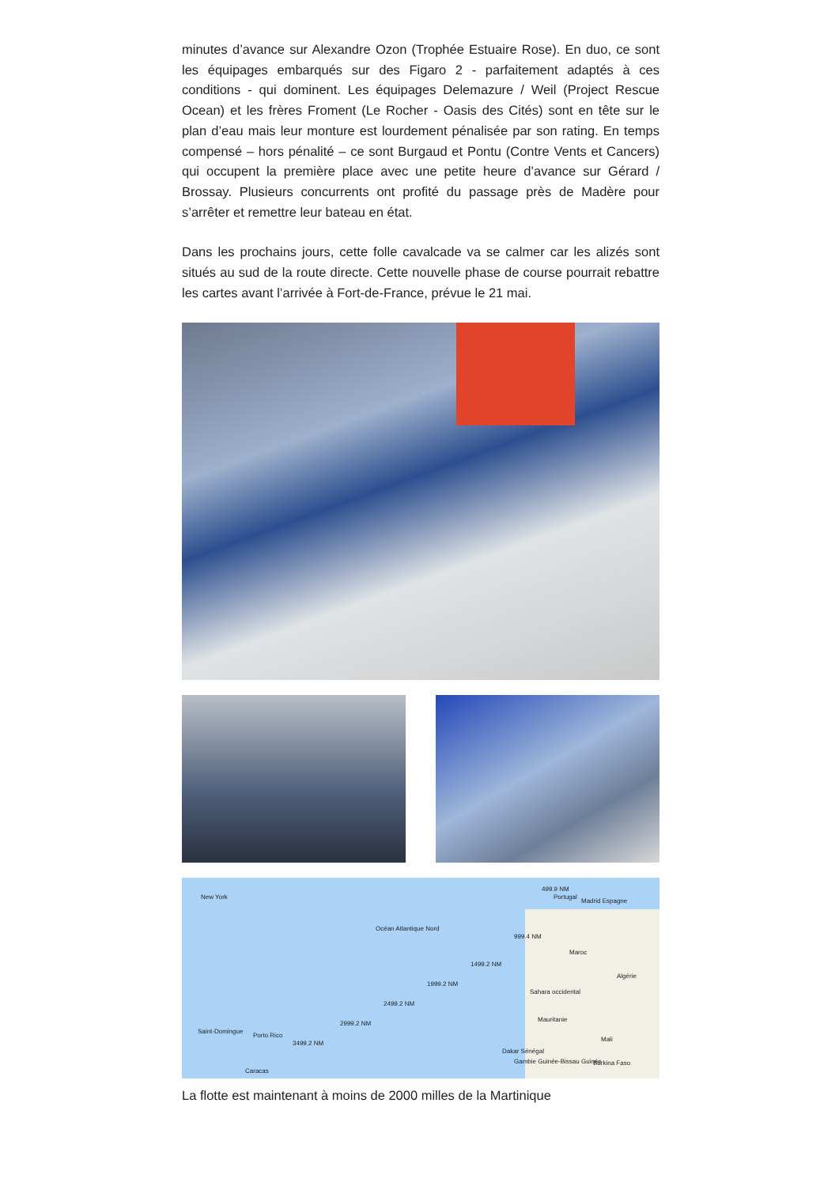minutes d’avance sur Alexandre Ozon (Trophée Estuaire Rose). En duo, ce sont les équipages embarqués sur des Figaro 2 - parfaitement adaptés à ces conditions - qui dominent. Les équipages Delemazure / Weil (Project Rescue Ocean) et les frères Froment (Le Rocher - Oasis des Cités) sont en tête sur le plan d’eau mais leur monture est lourdement pénalisée par son rating. En temps compensé – hors pénalité – ce sont Burgaud et Pontu (Contre Vents et Cancers) qui occupent la première place avec une petite heure d’avance sur Gérard / Brossay. Plusieurs concurrents ont profité du passage près de Madère pour s’arrêter et remettre leur bateau en état.
Dans les prochains jours, cette folle cavalcade va se calmer car les alizés sont situés au sud de la route directe. Cette nouvelle phase de course pourrait rebattre les cartes avant l’arrivée à Fort-de-France, prévue le 21 mai.
New York
Océan Atlantique Nord
499.9 NM
Portugal
Madrid Espagne
999.4 NM
Maroc
1499.2 NM
Algérie
1999.2 NM
Sahara occidental
2499.2 NM
Mauritanie
2999.2 NM
Saint-Domingue
Porto Rico
Mali
3499.2 NM
Dakar Sénégal
Gambie Guinée-Bissau Guinée Burkina Faso
Caracas
La flotte est maintenant à moins de 2000 milles de la Martinique